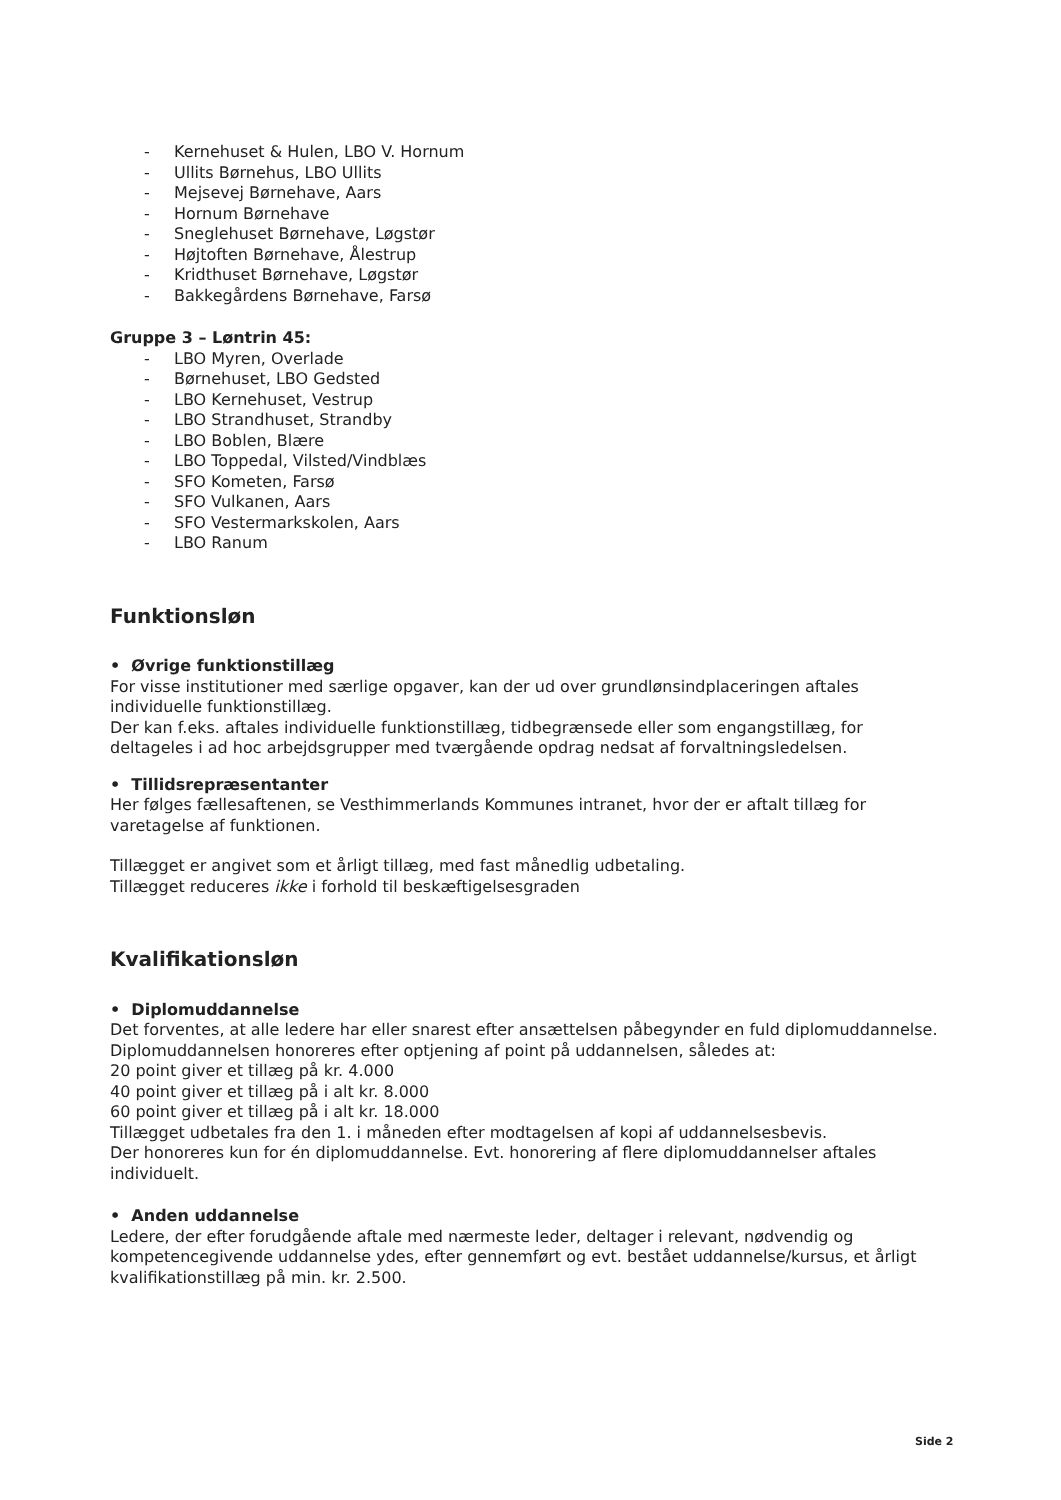- Kernehuset & Hulen, LBO V. Hornum
- Ullits Børnehus, LBO Ullits
- Mejsevej Børnehave, Aars
- Hornum Børnehave
- Sneglehuset Børnehave, Løgstør
- Højtoften Børnehave, Ålestrup
- Kridthuset Børnehave, Løgstør
- Bakkegårdens Børnehave, Farsø
Gruppe 3 – Løntrin 45:
- LBO Myren, Overlade
- Børnehuset, LBO Gedsted
- LBO Kernehuset, Vestrup
- LBO Strandhuset, Strandby
- LBO Boblen, Blære
- LBO Toppedal, Vilsted/Vindblæs
- SFO Kometen, Farsø
- SFO Vulkanen, Aars
- SFO Vestermarkskolen, Aars
- LBO Ranum
Funktionsløn
• Øvrige funktionstillæg
For visse institutioner med særlige opgaver, kan der ud over grundlønsindplaceringen aftales individuelle funktionstillæg.
Der kan f.eks. aftales individuelle funktionstillæg, tidbegrænsede eller som engangstillæg, for deltageles i ad hoc arbejdsgrupper med tværgående opdrag nedsat af forvaltningsledelsen.
• Tillidsrepræsentanter
Her følges fællesaftenen, se Vesthimmerlands Kommunes intranet, hvor der er aftalt tillæg for varetagelse af funktionen.
Tillægget er angivet som et årligt tillæg, med fast månedlig udbetaling.
Tillægget reduceres ikke i forhold til beskæftigelsesgraden
Kvalifikationsløn
• Diplomuddannelse
Det forventes, at alle ledere har eller snarest efter ansættelsen påbegynder en fuld diplomuddannelse.
Diplomuddannelsen honoreres efter optjening af point på uddannelsen, således at:
20 point giver et tillæg på kr. 4.000
40 point giver et tillæg på i alt kr. 8.000
60 point giver et tillæg på i alt kr. 18.000
Tillægget udbetales fra den 1. i måneden efter modtagelsen af kopi af uddannelsesbevis.
Der honoreres kun for én diplomuddannelse. Evt. honorering af flere diplomuddannelser aftales individuelt.
• Anden uddannelse
Ledere, der efter forudgående aftale med nærmeste leder, deltager i relevant, nødvendig og kompetencegivende uddannelse ydes, efter gennemført og evt. bestået uddannelse/kursus, et årligt kvalifikationstillæg på min. kr. 2.500.
Side 2